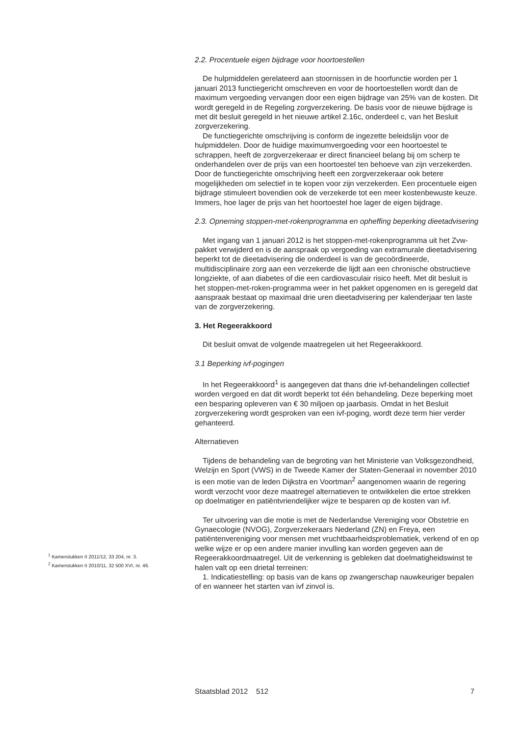2.2. Procentuele eigen bijdrage voor hoortoestellen
De hulpmiddelen gerelateerd aan stoornissen in de hoorfunctie worden per 1 januari 2013 functiegericht omschreven en voor de hoortoestellen wordt dan de maximum vergoeding vervangen door een eigen bijdrage van 25% van de kosten. Dit wordt geregeld in de Regeling zorgverzekering. De basis voor de nieuwe bijdrage is met dit besluit geregeld in het nieuwe artikel 2.16c, onderdeel c, van het Besluit zorgverzekering.
De functiegerichte omschrijving is conform de ingezette beleidslijn voor de hulpmiddelen. Door de huidige maximumvergoeding voor een hoortoestel te schrappen, heeft de zorgverzekeraar er direct financieel belang bij om scherp te onderhandelen over de prijs van een hoortoestel ten behoeve van zijn verzekerden. Door de functiegerichte omschrijving heeft een zorgverzekeraar ook betere mogelijkheden om selectief in te kopen voor zijn verzekerden. Een procentuele eigen bijdrage stimuleert bovendien ook de verzekerde tot een meer kostenbewuste keuze. Immers, hoe lager de prijs van het hoortoestel hoe lager de eigen bijdrage.
2.3. Opneming stoppen-met-rokenprogramma en opheffing beperking dieetadvisering
Met ingang van 1 januari 2012 is het stoppen-met-rokenprogramma uit het Zvw-pakket verwijderd en is de aanspraak op vergoeding van extramurale dieetadvisering beperkt tot de dieetadvisering die onderdeel is van de gecoördineerde, multidisciplinaire zorg aan een verzekerde die lijdt aan een chronische obstructieve longziekte, of aan diabetes of die een cardiovasculair risico heeft. Met dit besluit is het stoppen-met-roken-programma weer in het pakket opgenomen en is geregeld dat aanspraak bestaat op maximaal drie uren dieetadvisering per kalenderjaar ten laste van de zorgverzekering.
3. Het Regeerakkoord
Dit besluit omvat de volgende maatregelen uit het Regeerakkoord.
3.1 Beperking ivf-pogingen
In het Regeerakkoord<sup>1</sup> is aangegeven dat thans drie ivf-behandelingen collectief worden vergoed en dat dit wordt beperkt tot één behandeling. Deze beperking moet een besparing opleveren van € 30 miljoen op jaarbasis. Omdat in het Besluit zorgverzekering wordt gesproken van een ivf-poging, wordt deze term hier verder gehanteerd.
Alternatieven
Tijdens de behandeling van de begroting van het Ministerie van Volksgezondheid, Welzijn en Sport (VWS) in de Tweede Kamer der Staten-Generaal in november 2010 is een motie van de leden Dijkstra en Voortman<sup>2</sup> aangenomen waarin de regering wordt verzocht voor deze maatregel alternatieven te ontwikkelen die ertoe strekken op doelmatiger en patiëntvriendelijker wijze te besparen op de kosten van ivf.
Ter uitvoering van die motie is met de Nederlandse Vereniging voor Obstetrie en Gynaecologie (NVOG), Zorgverzekeraars Nederland (ZN) en Freya, een patiëntenvereniging voor mensen met vruchtbaarheidsproblematiek, verkend of en op welke wijze er op een andere manier invulling kan worden gegeven aan de Regeerakkoordmaatregel. Uit de verkenning is gebleken dat doelmatigheidswinst te halen valt op een drietal terreinen:
1. Indicatiestelling: op basis van de kans op zwangerschap nauwkeuriger bepalen of en wanneer het starten van ivf zinvol is.
<sup>1</sup> Kamerstukken II 2011/12, 33 204, nr. 3.
<sup>2</sup> Kamerstukken II 2010/11, 32 500 XVI, nr. 46.
Staatsblad 2012 512 7